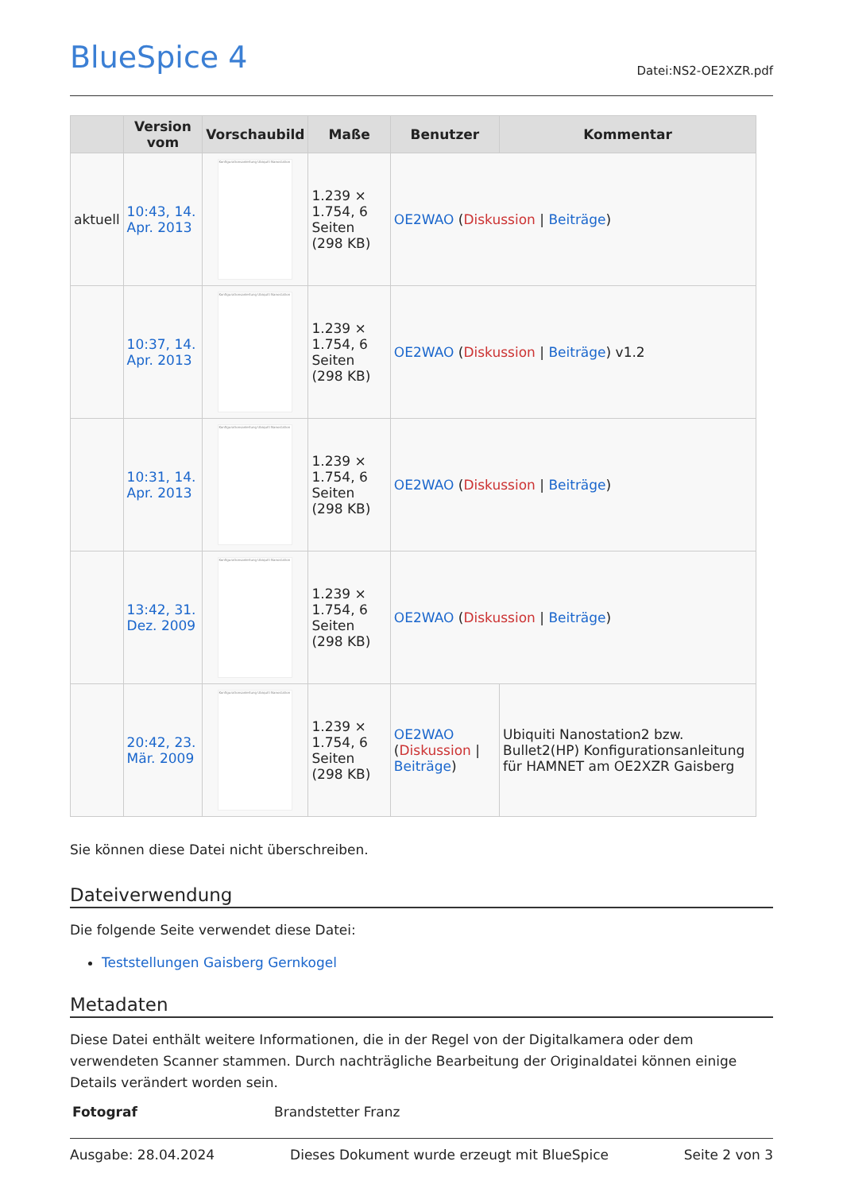BlueSpice 4
Datei:NS2-OE2XZR.pdf
| | Version vom | Vorschaubild | Maße | Benutzer | Kommentar |
| --- | --- | --- | --- | --- | --- |
| aktuell | 10:43, 14. Apr. 2013 | Konfigurationsanleitung Ubiquiti Nanostation | 1.239 × 1.754, 6 Seiten (298 KB) | OE2WAO ( Diskussion / Beiträge ) | |
| | 10:37, 14. Apr. 2013 | Konfigurationsanleitung Ubiquiti Nanostation | 1.239 × 1.754, 6 Seiten (298 KB) | OE2WAO ( Diskussion / Beiträge ) v1.2 | |
| | 10:31, 14. Apr. 2013 | Konfigurationsanleitung Ubiquiti Nanostation | 1.239 × 1.754, 6 Seiten (298 KB) | OE2WAO ( Diskussion / Beiträge ) | |
| | 13:42, 31. Dez. 2009 | Konfigurationsanleitung Ubiquiti Nanostation | 1.239 × 1.754, 6 Seiten (298 KB) | OE2WAO ( Diskussion / Beiträge ) | |
| | 20:42, 23. Mär. 2009 | Konfigurationsanleitung Ubiquiti Nanostation | 1.239 × 1.754, 6 Seiten (298 KB) | OE2WAO ( Diskussion / Beiträge ) | Ubiquiti Nanostation2 bzw. Bullet2(HP) Konfigurationsanleitung für HAMNET am OE2XZR Gaisberg |
Sie können diese Datei nicht überschreiben.
Dateiverwendung
Die folgende Seite verwendet diese Datei:
Teststellungen Gaisberg Gernkogel
Metadaten
Diese Datei enthält weitere Informationen, die in der Regel von der Digitalkamera oder dem verwendeten Scanner stammen. Durch nachträgliche Bearbeitung der Originaldatei können einige Details verändert worden sein.
| Fotograf | Brandstetter Franz |
Ausgabe: 28.04.2024 Dieses Dokument wurde erzeugt mit BlueSpice Seite 2 von 3